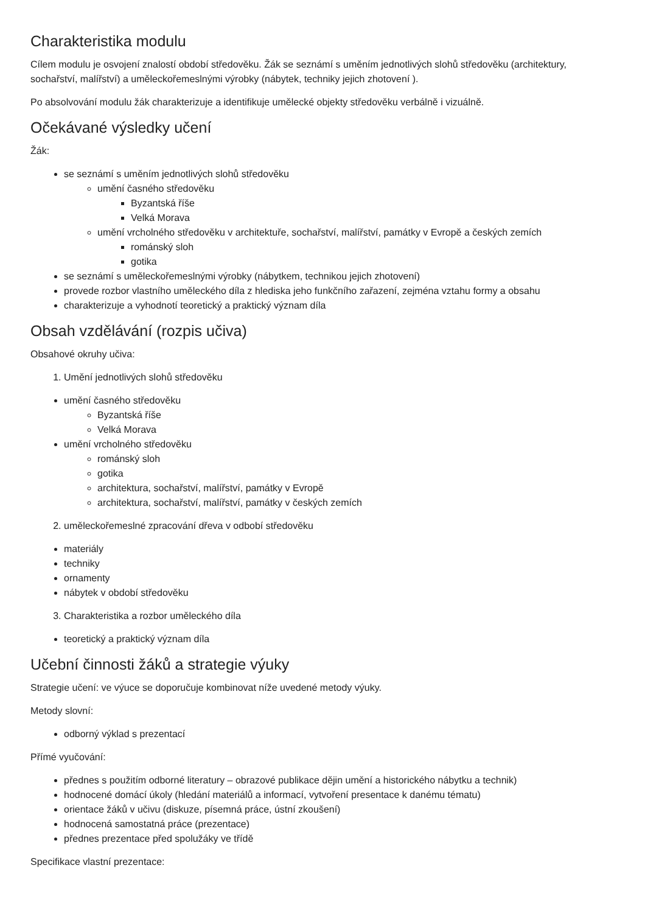Charakteristika modulu
Cílem modulu je osvojení znalostí období středověku. Žák se seznámí s uměním jednotlivých slohů středověku (architektury, sochařství, malířství) a uměleckořemeslnými výrobky (nábytek, techniky jejich zhotovení ).
Po absolvování modulu žák charakterizuje a identifikuje umělecké objekty středověku verbálně i vizuálně.
Očekávané výsledky učení
Žák:
se seznámí s uměním jednotlivých slohů středověku
umění časného středověku
Byzantská říše
Velká Morava
umění vrcholného středověku v architektuře, sochařství, malířství, památky v Evropě a českých zemích
románský sloh
gotika
se seznámí s uměleckořemeslnými výrobky (nábytkem, technikou jejich zhotovení)
provede rozbor vlastního uměleckého díla z hlediska jeho funkčního zařazení, zejména vztahu formy a obsahu
charakterizuje a vyhodnotí teoretický a praktický význam díla
Obsah vzdělávání (rozpis učiva)
Obsahové okruhy učiva:
1. Umění jednotlivých slohů středověku
umění časného středověku
Byzantská říše
Velká Morava
umění vrcholného středověku
románský sloh
gotika
architektura, sochařství, malířství, památky v Evropě
architektura, sochařství, malířství, památky v českých zemích
2. uměleckořemeslné zpracování dřeva v odbobí středověku
materiály
techniky
ornamenty
nábytek v období středověku
3. Charakteristika a rozbor uměleckého díla
teoretický a praktický význam díla
Učební činnosti žáků a strategie výuky
Strategie učení: ve výuce se doporučuje kombinovat níže uvedené metody výuky.
Metody slovní:
odborný výklad s prezentací
Přímé vyučování:
přednes s použitím odborné literatury – obrazové publikace dějin umění a historického nábytku a technik)
hodnocené domácí úkoly (hledání materiálů a informací, vytvoření presentace k danému tématu)
orientace žáků v učivu (diskuze, písemná práce, ústní zkoušení)
hodnocená samostatná práce (prezentace)
přednes prezentace před spolužáky ve třídě
Specifikace vlastní prezentace: